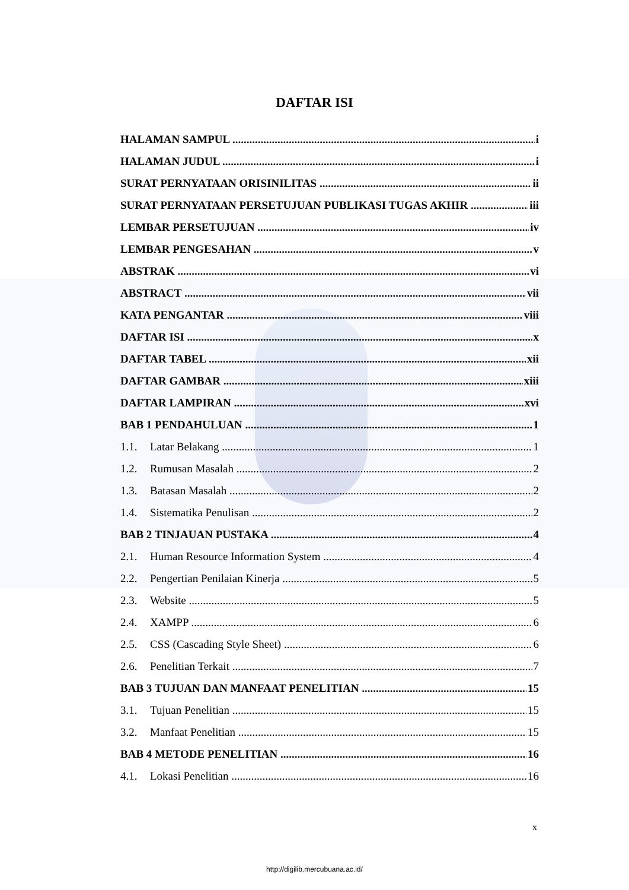DAFTAR ISI
HALAMAN SAMPUL i
HALAMAN JUDUL i
SURAT PERNYATAAN ORISINILITAS ii
SURAT PERNYATAAN PERSETUJUAN PUBLIKASI TUGAS AKHIR iii
LEMBAR PERSETUJUAN iv
LEMBAR PENGESAHAN v
ABSTRAK vi
ABSTRACT vii
KATA PENGANTAR viii
DAFTAR ISI x
DAFTAR TABEL xii
DAFTAR GAMBAR xiii
DAFTAR LAMPIRAN xvi
BAB 1 PENDAHULUAN 1
1.1. Latar Belakang 1
1.2. Rumusan Masalah 2
1.3. Batasan Masalah 2
1.4. Sistematika Penulisan 2
BAB 2 TINJAUAN PUSTAKA 4
2.1. Human Resource Information System 4
2.2. Pengertian Penilaian Kinerja 5
2.3. Website 5
2.4. XAMPP 6
2.5. CSS (Cascading Style Sheet) 6
2.6. Penelitian Terkait 7
BAB 3 TUJUAN DAN MANFAAT PENELITIAN 15
3.1. Tujuan Penelitian 15
3.2. Manfaat Penelitian 15
BAB 4 METODE PENELITIAN 16
4.1. Lokasi Penelitian 16
x
http://digilib.mercubuana.ac.id/